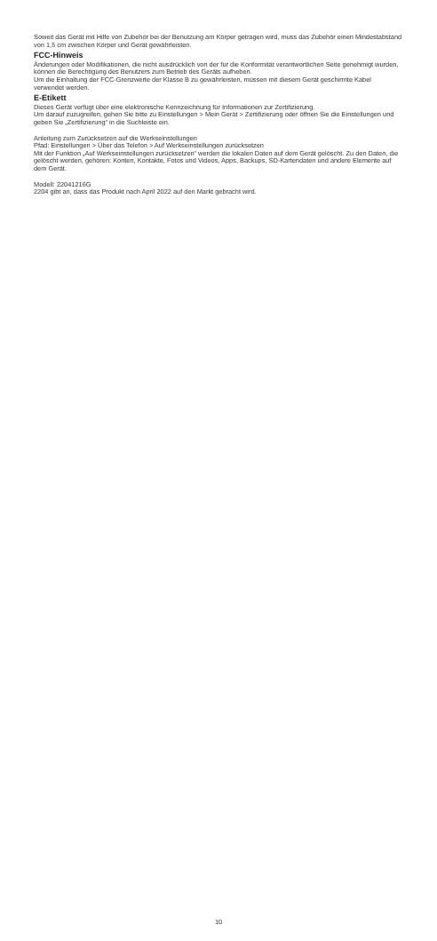Soweit das Gerät mit Hilfe von Zubehör bei der Benutzung am Körper getragen wird, muss das Zubehör einen Mindestabstand von 1,5 cm zwischen Körper und Gerät gewährleisten.
FCC-Hinweis
Änderungen oder Modifikationen, die nicht ausdrücklich von der für die Konformität verantwortlichen Seite genehmigt wurden, können die Berechtigung des Benutzers zum Betrieb des Geräts aufheben.
Um die Einhaltung der FCC-Grenzwerte der Klasse B zu gewährleisten, müssen mit diesem Gerät geschirmte Kabel verwendet werden.
E-Etikett
Dieses Gerät verfügt über eine elektronische Kennzeichnung für Informationen zur Zertifizierung.
Um darauf zuzugreifen, gehen Sie bitte zu Einstellungen > Mein Gerät > Zertifizierung oder öffnen Sie die Einstellungen und geben Sie „Zertifizierung“ in die Suchleiste ein.
Anleitung zum Zurücksetzen auf die Werkseinstellungen
Pfad: Einstellungen > Über das Telefon > Auf Werkseinstellungen zurücksetzen
Mit der Funktion „Auf Werkseinstellungen zurücksetzen“ werden die lokalen Daten auf dem Gerät gelöscht. Zu den Daten, die gelöscht werden, gehören: Konten, Kontakte, Fotos und Videos, Apps, Backups, SD-Kartendaten und andere Elemente auf dem Gerät.
Modell: 22041216G
2204 gibt an, dass das Produkt nach April 2022 auf den Markt gebracht wird.
10